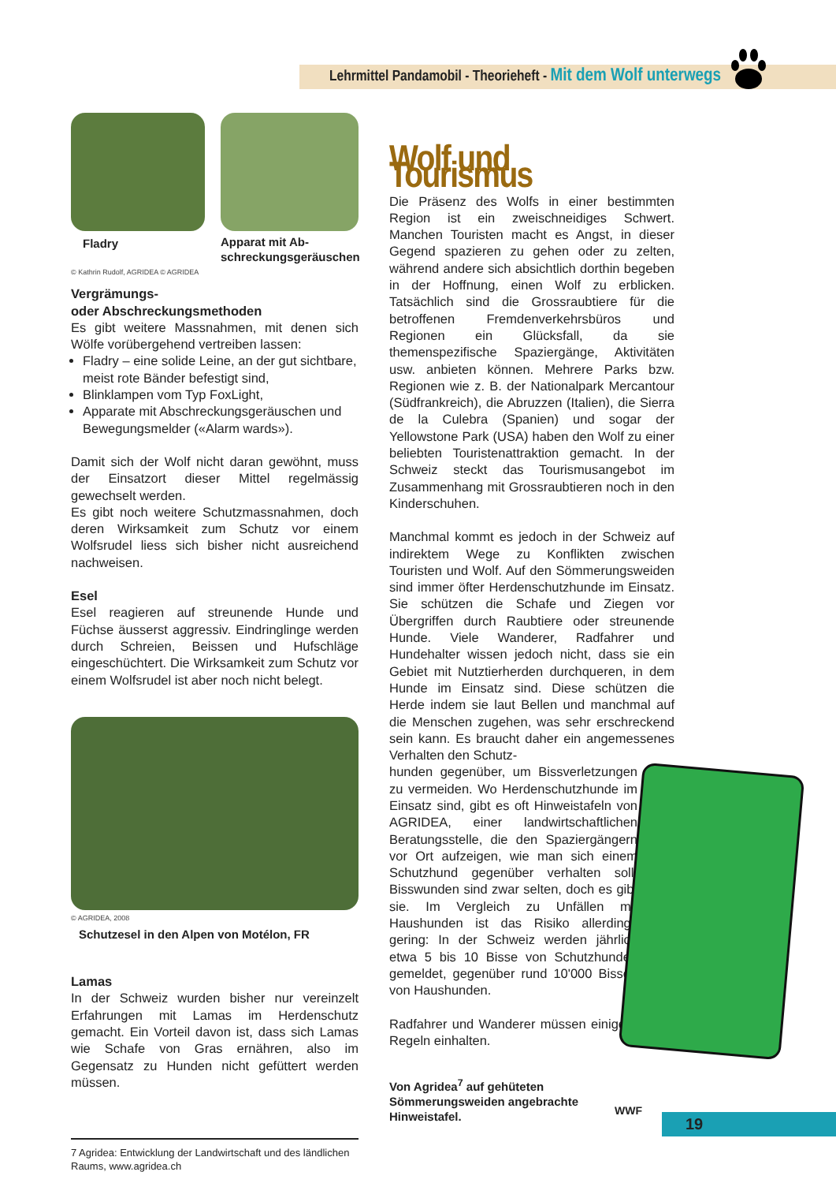Lehrmittel Pandamobil - Theorieheft - Mit dem Wolf unterwegs
Fladry Apparat mit Ab-
schreckungsgeräuschen
© Kathrin Rudolf, AGRIDEA © AGRIDEA
Vergrämungs-
oder Abschreckungsmethoden
Es gibt weitere Massnahmen, mit denen sich Wölfe vorübergehend vertreiben lassen:
Fladry – eine solide Leine, an der gut sichtbare, meist rote Bänder befestigt sind,
Blinklampen vom Typ FoxLight,
Apparate mit Abschreckungsgeräuschen und Bewegungsmelder («Alarm wards»).
Damit sich der Wolf nicht daran gewöhnt, muss der Einsatzort dieser Mittel regelmässig gewechselt werden.
Es gibt noch weitere Schutzmassnahmen, doch deren Wirksamkeit zum Schutz vor einem Wolfsrudel liess sich bisher nicht ausreichend nachweisen.
Esel
Esel reagieren auf streunende Hunde und Füchse äusserst aggressiv. Eindringlinge werden durch Schreien, Beissen und Hufschläge eingeschüchtert. Die Wirksamkeit zum Schutz vor einem Wolfsrudel ist aber noch nicht belegt.
© AGRIDEA, 2008
Schutzesel in den Alpen von Motélon, FR
Lamas
In der Schweiz wurden bisher nur vereinzelt Erfahrungen mit Lamas im Herdenschutz gemacht. Ein Vorteil davon ist, dass sich Lamas wie Schafe von Gras ernähren, also im Gegensatz zu Hunden nicht gefüttert werden müssen.
7 Agridea: Entwicklung der Landwirtschaft und des ländlichen Raums, www.agridea.ch
Wolf und Tourismus
Die Präsenz des Wolfs in einer bestimmten Region ist ein zweischneidiges Schwert. Manchen Touristen macht es Angst, in dieser Gegend spazieren zu gehen oder zu zelten, während andere sich absichtlich dorthin begeben in der Hoffnung, einen Wolf zu erblicken. Tatsächlich sind die Grossraubtiere für die betroffenen Fremdenverkehrsbüros und Regionen ein Glücksfall, da sie themenspezifische Spaziergänge, Aktivitäten usw. anbieten können. Mehrere Parks bzw. Regionen wie z. B. der Nationalpark Mercantour (Südfrankreich), die Abruzzen (Italien), die Sierra de la Culebra (Spanien) und sogar der Yellowstone Park (USA) haben den Wolf zu einer beliebten Touristenattraktion gemacht. In der Schweiz steckt das Tourismusangebot im Zusammenhang mit Grossraubtieren noch in den Kinderschuhen.
Manchmal kommt es jedoch in der Schweiz auf indirektem Wege zu Konflikten zwischen Touristen und Wolf. Auf den Sömmerungsweiden sind immer öfter Herdenschutzhunde im Einsatz. Sie schützen die Schafe und Ziegen vor Übergriffen durch Raubtiere oder streunende Hunde. Viele Wanderer, Radfahrer und Hundehalter wissen jedoch nicht, dass sie ein Gebiet mit Nutztierherden durchqueren, in dem Hunde im Einsatz sind. Diese schützen die Herde indem sie laut Bellen und manchmal auf die Menschen zugehen, was sehr erschreckend sein kann. Es braucht daher ein angemessenes Verhalten den Schutz-
hunden gegenüber, um Bissverletzungen zu vermeiden. Wo Herdenschutzhunde im Einsatz sind, gibt es oft Hinweistafeln von AGRIDEA, einer landwirtschaftlichen Beratungsstelle, die den Spaziergängern vor Ort aufzeigen, wie man sich einem Schutzhund gegenüber verhalten soll. Bisswunden sind zwar selten, doch es gibt sie. Im Vergleich zu Unfällen mit Haushunden ist das Risiko allerdings gering: In der Schweiz werden jährlich etwa 5 bis 10 Bisse von Schutzhunden gemeldet, gegenüber rund 10'000 Bissen von Haushunden.
Radfahrer und Wanderer müssen einige Regeln einhalten.
Von Agridea<sup>7</sup> auf gehüteten
Sömmerungsweiden angebrachte
Hinweistafel.
WWF
19